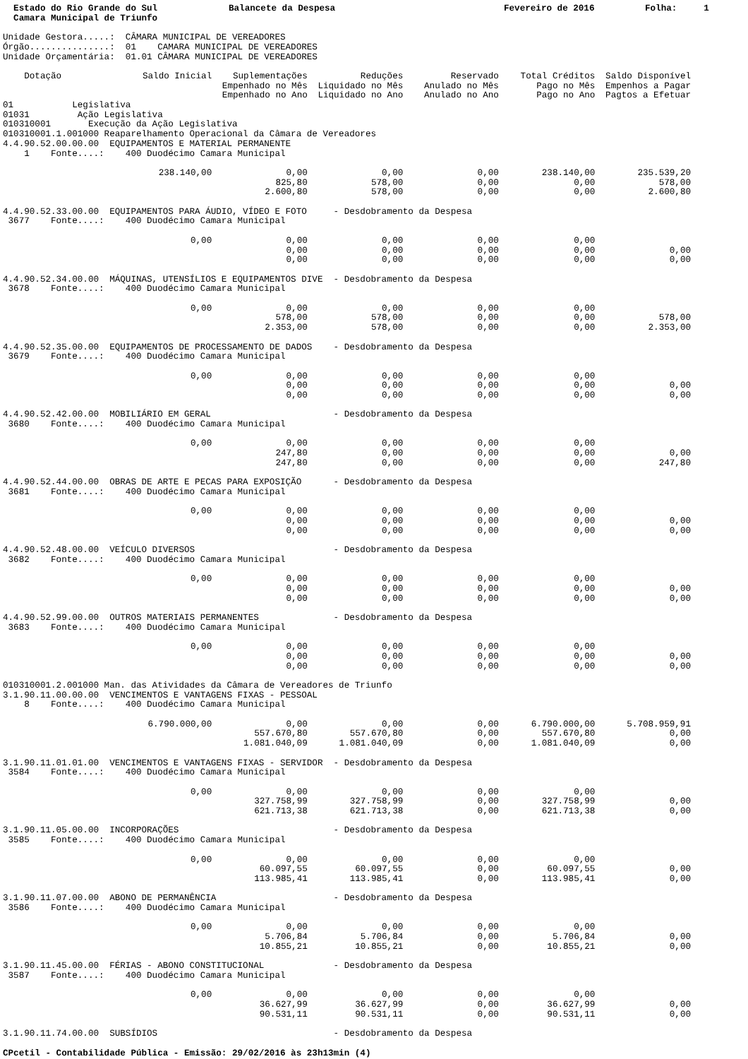Estado do Rio Grande do Sul Camara Municipal de Triunfo
Balancete da Despesa
Fevereiro de 2016
Folha: 1
Unidade Gestora.....:  CÂMARA MUNICIPAL DE VEREADORES
Órgão...............:  01    CAMARA MUNICIPAL DE VEREADORES
Unidade Orçamentária:  01.01 CÂMARA MUNICIPAL DE VEREADORES
| Dotação | Saldo Inicial | Suplementações Empenhado no Mês Empenhado no Ano | Reduções Liquidado no Mês Liquidado no Ano | Reservado Anulado no Mês Anulado no Ano | Total Créditos Pago no Mês Pago no Ano | Saldo Disponível Empenhos a Pagar Pagtos a Efetuar |
| --- | --- | --- | --- | --- | --- | --- |
| 01 Legislativa 01031 Ação Legislativa 010310001 Execução da Ação Legislativa 010310001.1.001000 Reaparelhamento Operacional da Câmara de Vereadores 4.4.90.52.00.00.00 EQUIPAMENTOS E MATERIAL PERMANENTE 1 Fonte....: 400 Duodécimo Camara Municipal | | | | | | |
| | 238.140,00 | 0,00 825,80 2.600,80 | 0,00 578,00 578,00 | 0,00 0,00 0,00 | 238.140,00 0,00 0,00 | 235.539,20 578,00 2.600,80 |
| 4.4.90.52.33.00.00 EQUIPAMENTOS PARA ÁUDIO, VÍDEO E FOTO - Desdobramento da Despesa 3677 Fonte....: 400 Duodécimo Camara Municipal | | | | | | |
| | 0,00 | 0,00 0,00 0,00 | 0,00 0,00 0,00 | 0,00 0,00 0,00 | 0,00 0,00 0,00 | 0,00 0,00 |
| 4.4.90.52.34.00.00 MÁQUINAS, UTENSÍLIOS E EQUIPAMENTOS DIVE - Desdobramento da Despesa 3678 Fonte....: 400 Duodécimo Camara Municipal | | | | | | |
| | 0,00 | 0,00 578,00 2.353,00 | 0,00 578,00 578,00 | 0,00 0,00 0,00 | 0,00 0,00 0,00 | 578,00 2.353,00 |
| 4.4.90.52.35.00.00 EQUIPAMENTOS DE PROCESSAMENTO DE DADOS - Desdobramento da Despesa 3679 Fonte....: 400 Duodécimo Camara Municipal | | | | | | |
| | 0,00 | 0,00 0,00 0,00 | 0,00 0,00 0,00 | 0,00 0,00 0,00 | 0,00 0,00 0,00 | 0,00 0,00 |
| 4.4.90.52.42.00.00 MOBILIÁRIO EM GERAL - Desdobramento da Despesa 3680 Fonte....: 400 Duodécimo Camara Municipal | | | | | | |
| | 0,00 | 0,00 247,80 247,80 | 0,00 0,00 0,00 | 0,00 0,00 0,00 | 0,00 0,00 0,00 | 0,00 247,80 |
| 4.4.90.52.44.00.00 OBRAS DE ARTE E PECAS PARA EXPOSIÇÃO - Desdobramento da Despesa 3681 Fonte....: 400 Duodécimo Camara Municipal | | | | | | |
| | 0,00 | 0,00 0,00 0,00 | 0,00 0,00 0,00 | 0,00 0,00 0,00 | 0,00 0,00 0,00 | 0,00 0,00 |
| 4.4.90.52.48.00.00 VEÍCULO DIVERSOS - Desdobramento da Despesa 3682 Fonte....: 400 Duodécimo Camara Municipal | | | | | | |
| | 0,00 | 0,00 0,00 0,00 | 0,00 0,00 0,00 | 0,00 0,00 0,00 | 0,00 0,00 0,00 | 0,00 0,00 |
| 4.4.90.52.99.00.00 OUTROS MATERIAIS PERMANENTES - Desdobramento da Despesa 3683 Fonte....: 400 Duodécimo Camara Municipal | | | | | | |
| | 0,00 | 0,00 0,00 0,00 | 0,00 0,00 0,00 | 0,00 0,00 0,00 | 0,00 0,00 0,00 | 0,00 0,00 |
| 010310001.2.001000 Man. das Atividades da Câmara de Vereadores de Triunfo 3.1.90.11.00.00.00 VENCIMENTOS E VANTAGENS FIXAS - PESSOAL 8 Fonte....: 400 Duodécimo Camara Municipal | | | | | | |
| | 6.790.000,00 | 0,00 557.670,80 1.081.040,09 | 0,00 557.670,80 1.081.040,09 | 0,00 0,00 0,00 | 6.790.000,00 557.670,80 1.081.040,09 | 5.708.959,91 0,00 0,00 |
| 3.1.90.11.01.01.00 VENCIMENTOS E VANTAGENS FIXAS - SERVIDOR - Desdobramento da Despesa 3584 Fonte....: 400 Duodécimo Camara Municipal | | | | | | |
| | 0,00 | 0,00 327.758,99 621.713,38 | 0,00 327.758,99 621.713,38 | 0,00 0,00 0,00 | 0,00 327.758,99 621.713,38 | 0,00 0,00 |
| 3.1.90.11.05.00.00 INCORPORAÇÕES - Desdobramento da Despesa 3585 Fonte....: 400 Duodécimo Camara Municipal | | | | | | |
| | 0,00 | 0,00 60.097,55 113.985,41 | 0,00 60.097,55 113.985,41 | 0,00 0,00 0,00 | 0,00 60.097,55 113.985,41 | 0,00 0,00 |
| 3.1.90.11.07.00.00 ABONO DE PERMANÊNCIA - Desdobramento da Despesa 3586 Fonte....: 400 Duodécimo Camara Municipal | | | | | | |
| | 0,00 | 0,00 5.706,84 10.855,21 | 0,00 5.706,84 10.855,21 | 0,00 0,00 0,00 | 0,00 5.706,84 10.855,21 | 0,00 0,00 |
| 3.1.90.11.45.00.00 FÉRIAS - ABONO CONSTITUCIONAL - Desdobramento da Despesa 3587 Fonte....: 400 Duodécimo Camara Municipal | | | | | | |
| | 0,00 | 0,00 36.627,99 90.531,11 | 0,00 36.627,99 90.531,11 | 0,00 0,00 0,00 | 0,00 36.627,99 90.531,11 | 0,00 0,00 |
| 3.1.90.11.74.00.00 SUBSÍDIOS - Desdobramento da Despesa | | | | | | |
CPcetil - Contabilidade Pública - Emissão: 29/02/2016 às 23h13min (4)